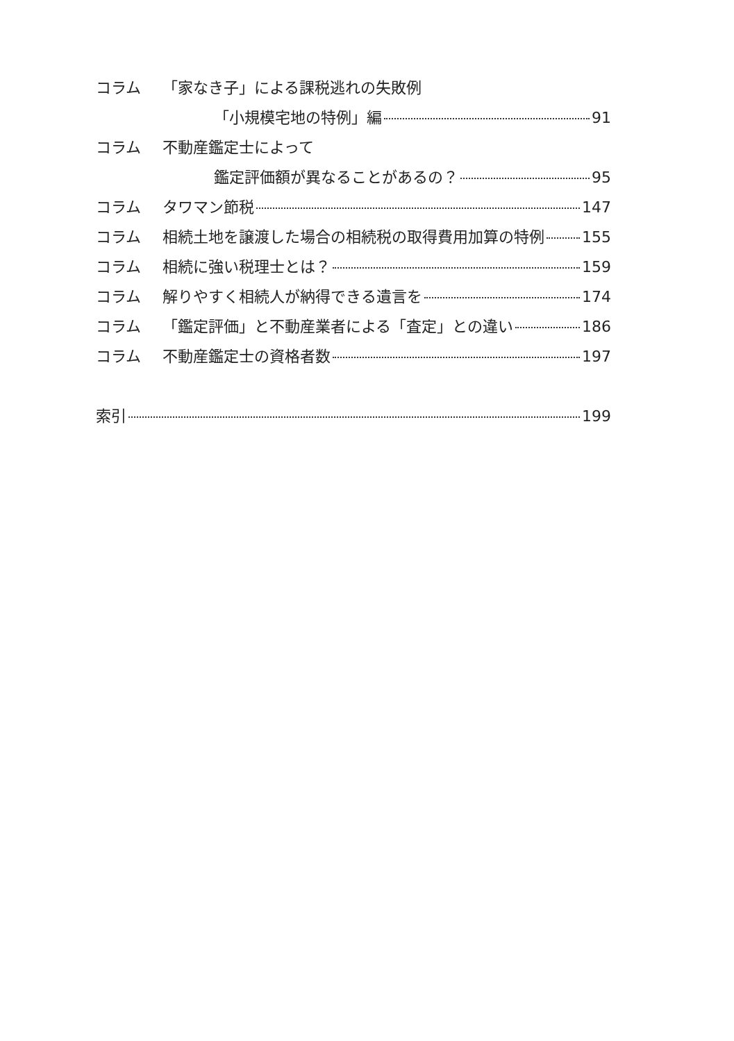コラム 「家なき子」による課税逃れの失敗例
「小規模宅地の特例」編 91
コラム 不動産鑑定士によって
鑑定評価額が異なることがあるの？ 95
コラム タワマン節税 147
コラム 相続土地を譲渡した場合の相続税の取得費用加算の特例 155
コラム 相続に強い税理士とは？ 159
コラム 解りやすく相続人が納得できる遺言を 174
コラム 「鑑定評価」と不動産業者による「査定」との違い 186
コラム 不動産鑑定士の資格者数 197
索引 199